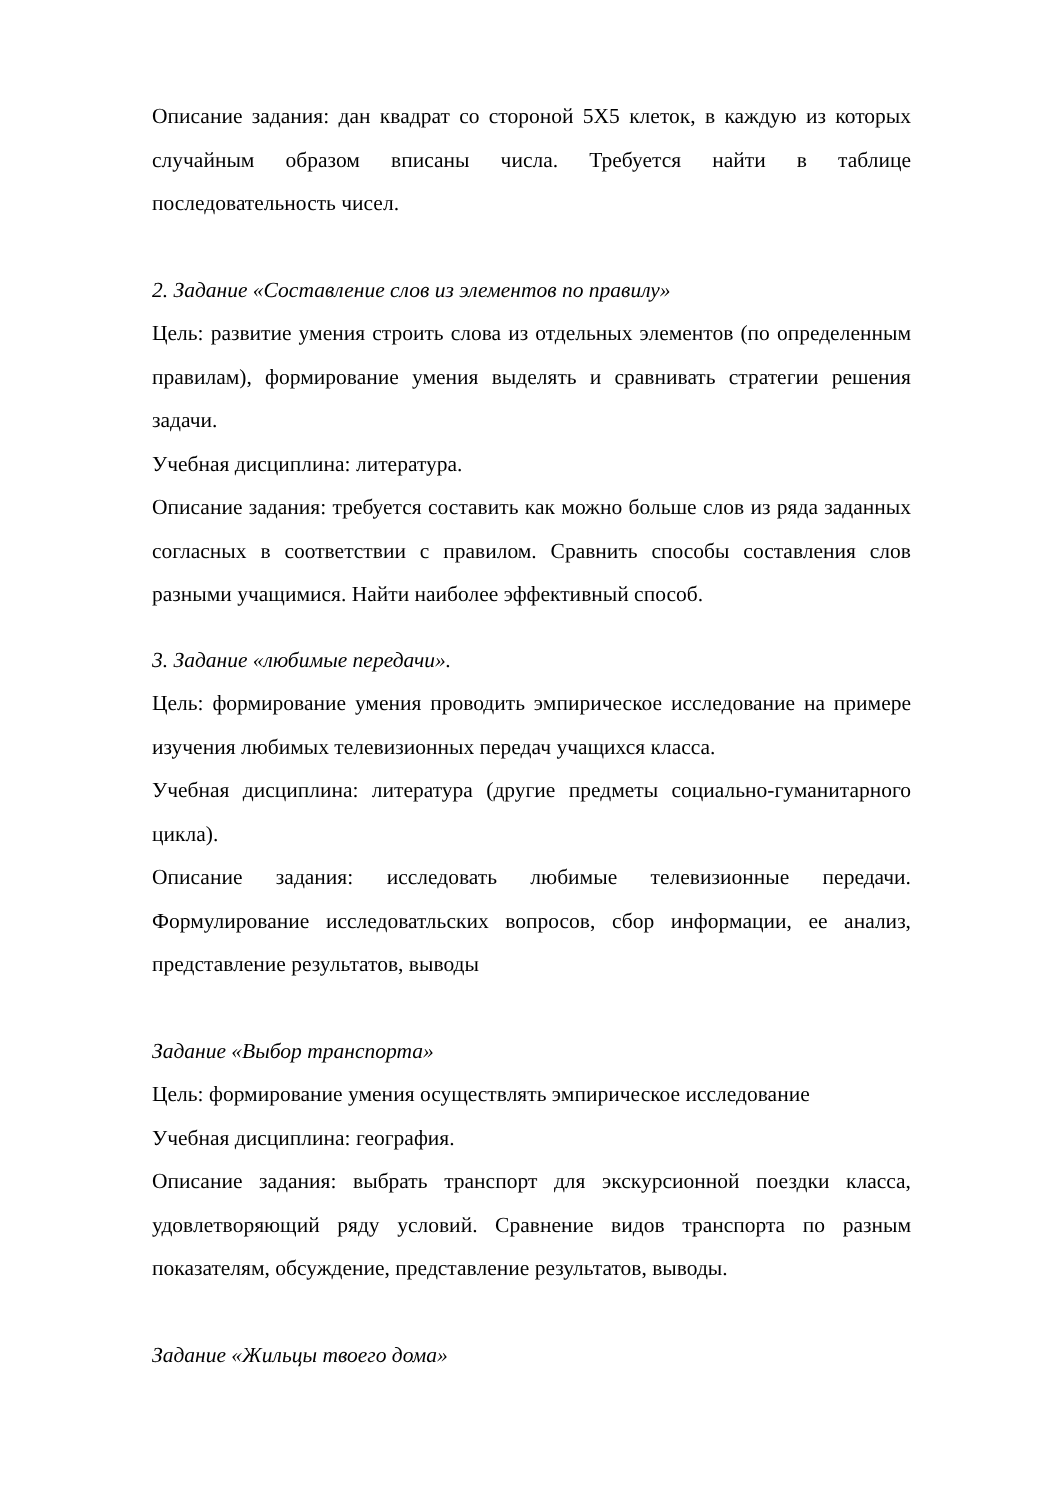Описание задания: дан квадрат со стороной 5Х5 клеток, в каждую из которых случайным образом вписаны числа. Требуется найти в таблице последовательность чисел.
2. Задание «Составление слов из элементов по правилу»
Цель: развитие умения строить слова из отдельных элементов (по определенным правилам), формирование умения выделять и сравнивать стратегии решения задачи.
Учебная дисциплина: литература.
Описание задания: требуется составить как можно больше слов из ряда заданных согласных в соответствии с правилом. Сравнить способы составления слов разными учащимися. Найти наиболее эффективный способ.
3. Задание «любимые передачи».
Цель: формирование умения проводить эмпирическое исследование на примере изучения любимых телевизионных передач учащихся класса.
Учебная дисциплина: литература (другие предметы социально-гуманитарного цикла).
Описание задания: исследовать любимые телевизионные передачи. Формулирование исследоватльских вопросов, сбор информации, ее анализ, представление результатов, выводы
Задание «Выбор транспорта»
Цель: формирование умения осуществлять эмпирическое исследование
Учебная дисциплина: география.
Описание задания: выбрать транспорт для экскурсионной поездки класса, удовлетворяющий ряду условий. Сравнение видов транспорта по разным показателям, обсуждение, представление результатов, выводы.
Задание «Жильцы твоего дома»